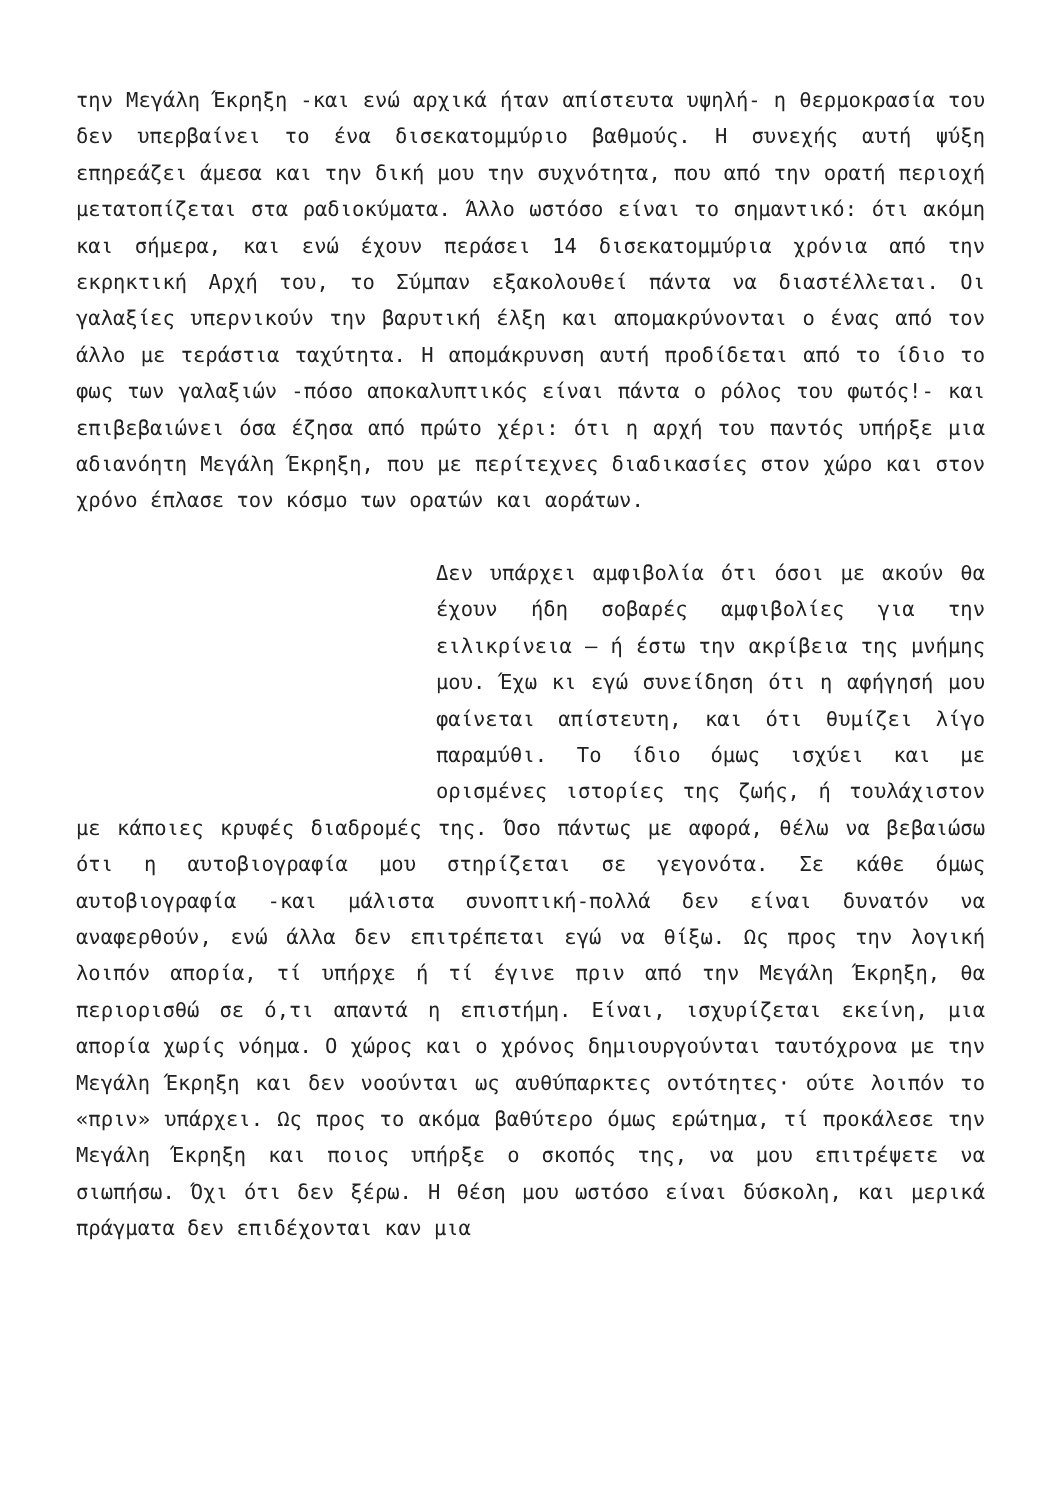την Μεγάλη Έκρηξη -και ενώ αρχικά ήταν απίστευτα υψηλή- η θερμοκρασία του δεν υπερβαίνει το ένα δισεκατομμύριο βαθμούς. Η συνεχής αυτή ψύξη επηρεάζει άμεσα και την δική μου την συχνότητα, που από την ορατή περιοχή μετατοπίζεται στα ραδιοκύματα. Άλλο ωστόσο είναι το σημαντικό: ότι ακόμη και σήμερα, και ενώ έχουν περάσει 14 δισεκατομμύρια χρόνια από την εκρηκτική Αρχή του, το Σύμπαν εξακολουθεί πάντα να διαστέλλεται. Οι γαλαξίες υπερνικούν την βαρυτική έλξη και απομακρύνονται ο ένας από τον άλλο με τεράστια ταχύτητα. Η απομάκρυνση αυτή προδίδεται από το ίδιο το φως των γαλαξιών -πόσο αποκαλυπτικός είναι πάντα ο ρόλος του φωτός!- και επιβεβαιώνει όσα έζησα από πρώτο χέρι: ότι η αρχή του παντός υπήρξε μια αδιανόητη Μεγάλη Έκρηξη, που με περίτεχνες διαδικασίες στον χώρο και στον χρόνο έπλασε τον κόσμο των ορατών και αοράτων.
Δεν υπάρχει αμφιβολία ότι όσοι με ακούν θα έχουν ήδη σοβαρές αμφιβολίες για την ειλικρίνεια — ή έστω την ακρίβεια της μνήμης μου. Έχω κι εγώ συνείδηση ότι η αφήγησή μου φαίνεται απίστευτη, και ότι θυμίζει λίγο παραμύθι. Το ίδιο όμως ισχύει και με ορισμένες ιστορίες της ζωής, ή τουλάχιστον με κάποιες κρυφές διαδρομές της. Όσο πάντως με αφορά, θέλω να βεβαιώσω ότι η αυτοβιογραφία μου στηρίζεται σε γεγονότα. Σε κάθε όμως αυτοβιογραφία -και μάλιστα συνοπτική-πολλά δεν είναι δυνατόν να αναφερθούν, ενώ άλλα δεν επιτρέπεται εγώ να θίξω. Ως προς την λογική λοιπόν απορία, τί υπήρχε ή τί έγινε πριν από την Μεγάλη Έκρηξη, θα περιορισθώ σε ό,τι απαντά η επιστήμη. Είναι, ισχυρίζεται εκείνη, μια απορία χωρίς νόημα. Ο χώρος και ο χρόνος δημιουργούνται ταυτόχρονα με την Μεγάλη Έκρηξη και δεν νοούνται ως αυθύπαρκτες οντότητες· ούτε λοιπόν το «πριν» υπάρχει. Ως προς το ακόμα βαθύτερο όμως ερώτημα, τί προκάλεσε την Μεγάλη Έκρηξη και ποιος υπήρξε ο σκοπός της, να μου επιτρέψετε να σιωπήσω. Όχι ότι δεν ξέρω. Η θέση μου ωστόσο είναι δύσκολη, και μερικά πράγματα δεν επιδέχονται καν μια